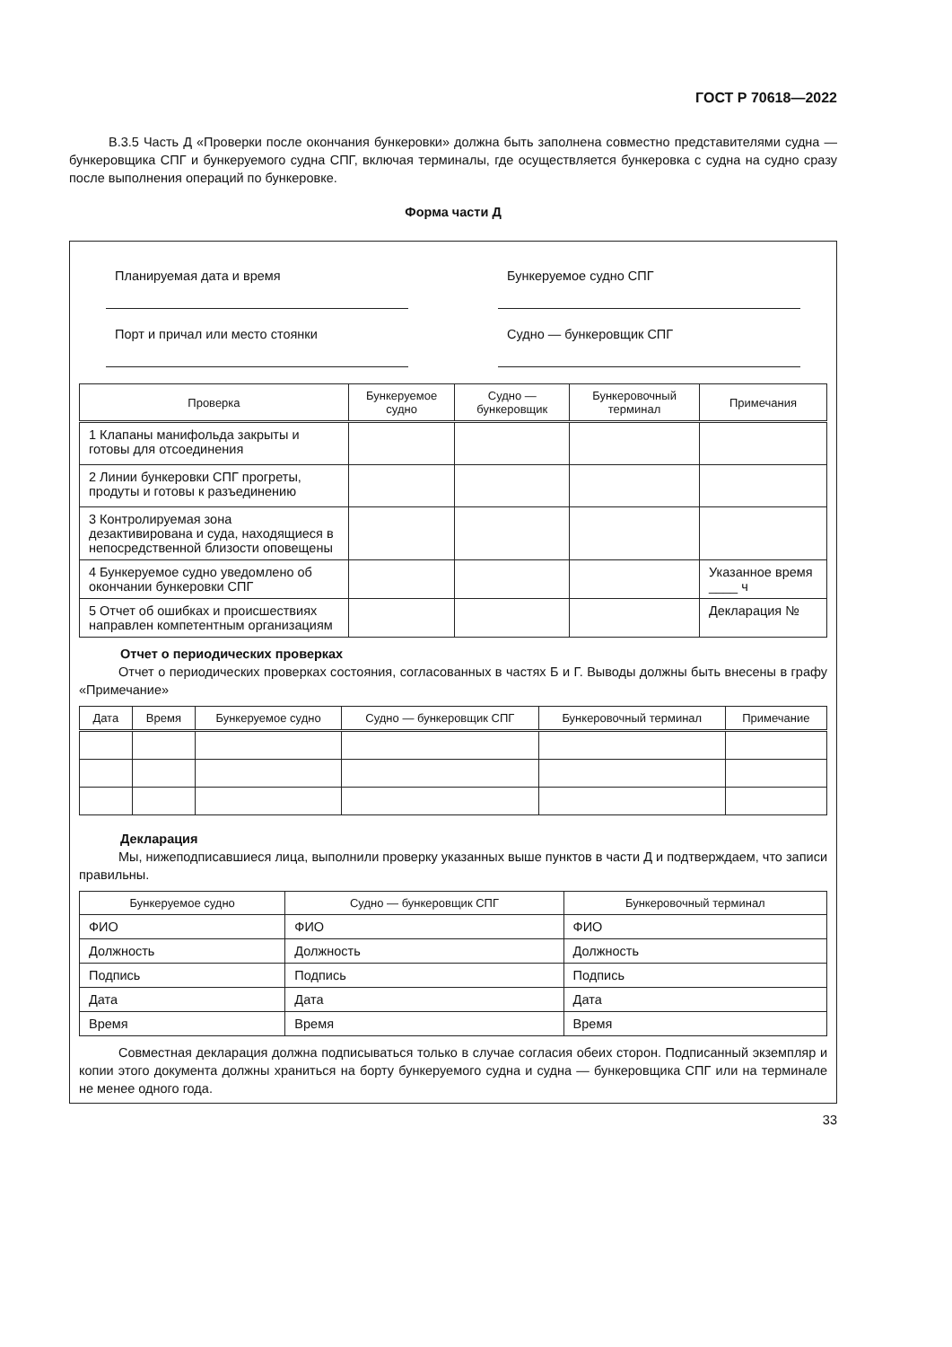ГОСТ Р 70618—2022
В.3.5 Часть Д «Проверки после окончания бункеровки» должна быть заполнена совместно представителями судна — бункеровщика СПГ и бункеруемого судна СПГ, включая терминалы, где осуществляется бункеровка с судна на судно сразу после выполнения операций по бункеровке.
Форма части Д
Планируемая дата и время
Бункеруемое судно СПГ
Порт и причал или место стоянки
Судно — бункеровщик СПГ
| Проверка | Бункеруемое судно | Судно — бункеровщик | Бункеровочный терминал | Примечания |
| --- | --- | --- | --- | --- |
| 1 Клапаны манифольда закрыты и готовы для отсоединения | | | | |
| 2 Линии бункеровки СПГ прогреты, продуты и готовы к разъединению | | | | |
| 3 Контролируемая зона дезактивирована и суда, находящиеся в непосредственной близости оповещены | | | | |
| 4 Бункеруемое судно уведомлено об окончании бункеровки СПГ | | | | Указанное время ____ ч |
| 5 Отчет об ошибках и происшествиях направлен компетентным организациям | | | | Декларация № |
Отчет о периодических проверках
Отчет о периодических проверках состояния, согласованных в частях Б и Г. Выводы должны быть внесены в графу «Примечание»
| Дата | Время | Бункеруемое судно | Судно — бункеровщик СПГ | Бункеровочный терминал | Примечание |
| --- | --- | --- | --- | --- | --- |
Декларация
Мы, нижеподписавшиеся лица, выполнили проверку указанных выше пунктов в части Д и подтверждаем, что записи правильны.
| Бункеруемое судно | Судно — бункеровщик СПГ | Бункеровочный терминал |
| --- | --- | --- |
| ФИО | ФИО | ФИО |
| Должность | Должность | Должность |
| Подпись | Подпись | Подпись |
| Дата | Дата | Дата |
| Время | Время | Время |
Совместная декларация должна подписываться только в случае согласия обеих сторон. Подписанный экземпляр и копии этого документа должны храниться на борту бункеруемого судна и судна — бункеровщика СПГ или на терминале не менее одного года.
33